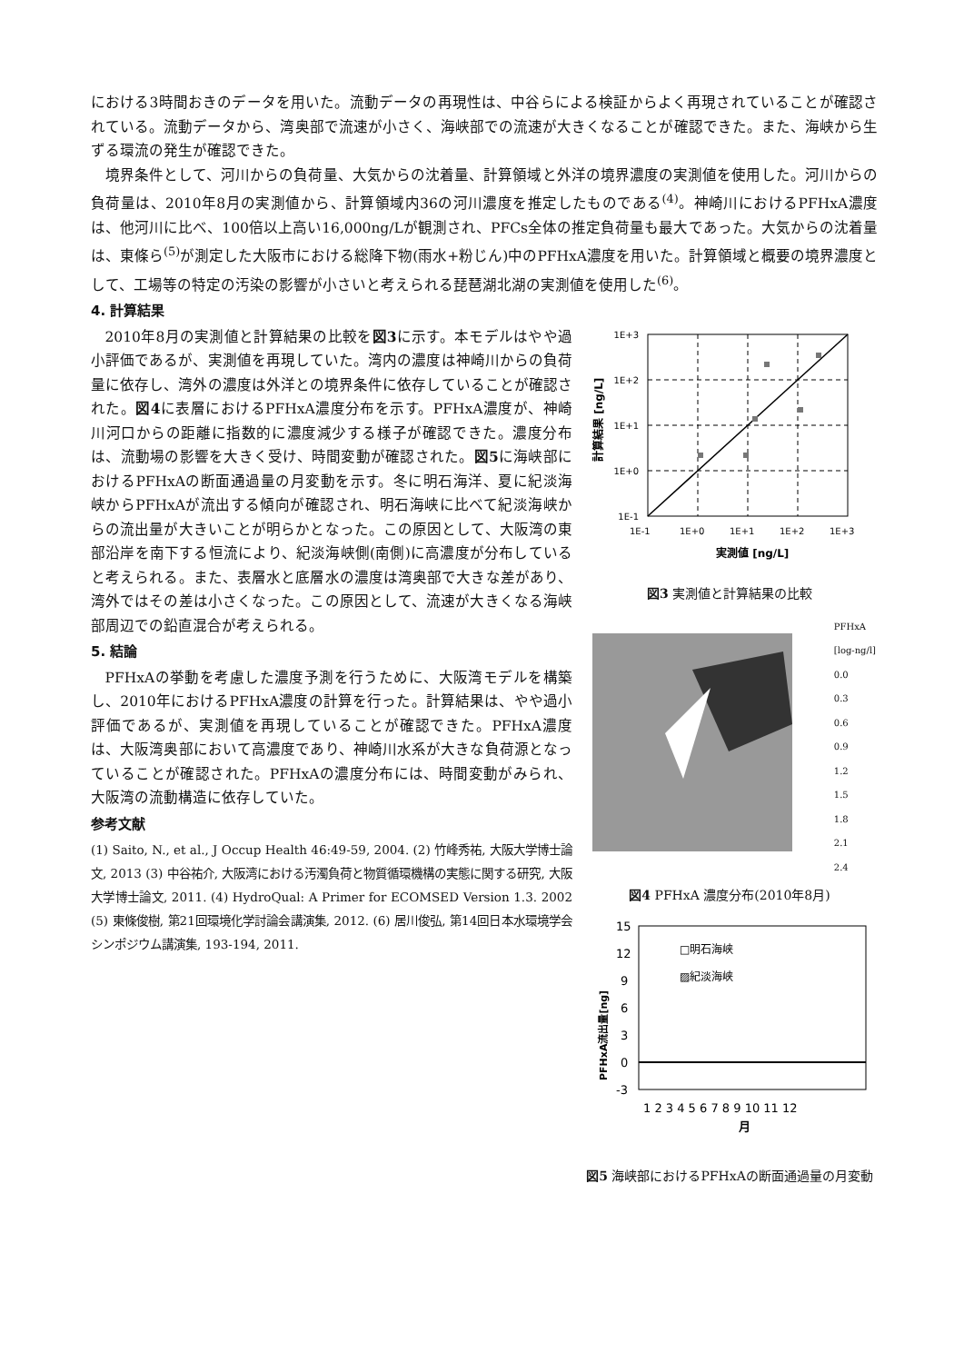における3時間おきのデータを用いた。流動データの再現性は、中谷らによる検証からよく再現されていることが確認されている。流動データから、湾奥部で流速が小さく、海峡部での流速が大きくなることが確認できた。また、海峡から生ずる環流の発生が確認できた。
境界条件として、河川からの負荷量、大気からの沈着量、計算領域と外洋の境界濃度の実測値を使用した。河川からの負荷量は、2010年8月の実測値から、計算領域内36の河川濃度を推定したものである<sup>(4)</sup>。神崎川におけるPFHxA濃度は、他河川に比べ、100倍以上高い16,000ng/Lが観測され、PFCs全体の推定負荷量も最大であった。大気からの沈着量は、東條ら<sup>(5)</sup>が測定した大阪市における総降下物(雨水+粉じん)中のPFHxA濃度を用いた。計算領域と概要の境界濃度として、工場等の特定の汚染の影響が小さいと考えられる琵琶湖北湖の実測値を使用した<sup>(6)</sup>。
4. 計算結果
2010年8月の実測値と計算結果の比較を図3に示す。本モデルはやや過小評価であるが、実測値を再現していた。湾内の濃度は神崎川からの負荷量に依存し、湾外の濃度は外洋との境界条件に依存していることが確認された。図4に表層におけるPFHxA濃度分布を示す。PFHxA濃度が、神崎川河口からの距離に指数的に濃度減少する様子が確認できた。濃度分布は、流動場の影響を大きく受け、時間変動が確認された。図5に海峡部におけるPFHxAの断面通過量の月変動を示す。冬に明石海洋、夏に紀淡海峡からPFHxAが流出する傾向が確認され、明石海峡に比べて紀淡海峡からの流出量が大きいことが明らかとなった。この原因として、大阪湾の東部沿岸を南下する恒流により、紀淡海峡側(南側)に高濃度が分布していると考えられる。また、表層水と底層水の濃度は湾奥部で大きな差があり、湾外ではその差は小さくなった。この原因として、流速が大きくなる海峡部周辺での鉛直混合が考えられる。
5. 結論
PFHxAの挙動を考慮した濃度予測を行うために、大阪湾モデルを構築し、2010年におけるPFHxA濃度の計算を行った。計算結果は、やや過小評価であるが、実測値を再現していることが確認できた。PFHxA濃度は、大阪湾奥部において高濃度であり、神崎川水系が大きな負荷源となっていることが確認された。PFHxAの濃度分布には、時間変動がみられ、大阪湾の流動構造に依存していた。
参考文献
(1) Saito, N., et al., J Occup Health 46:49-59, 2004. (2) 竹峰秀祐, 大阪大学博士論文, 2013 (3) 中谷祐介, 大阪湾における汚濁負荷と物質循環機構の実態に関する研究, 大阪大学博士論文, 2011. (4) HydroQual: A Primer for ECOMSED Version 1.3. 2002 (5) 東條俊樹, 第21回環境化学討論会講演集, 2012. (6) 居川俊弘, 第14回日本水環境学会シンポジウム講演集, 193-194, 2011.
1E+3
1E+2
1E+1
1E+0
1E-1
1E-1
1E+0
1E+1
1E+2
1E+3
実測値 [ng/L]
計算結果 [ng/L]
図3 実測値と計算結果の比較
PFHxA
[log-ng/l]
0.0
0.3
0.6
0.9
1.2
1.5
1.8
2.1
2.4
図4 PFHxA 濃度分布(2010年8月)
15
12
9
6
3
0
-3
□明石海峡
▨紀淡海峡
1 2 3 4 5 6 7 8 9 10 11 12
月
PFHxA流出量[ng]
図5 海峡部におけるPFHxAの断面通過量の月変動